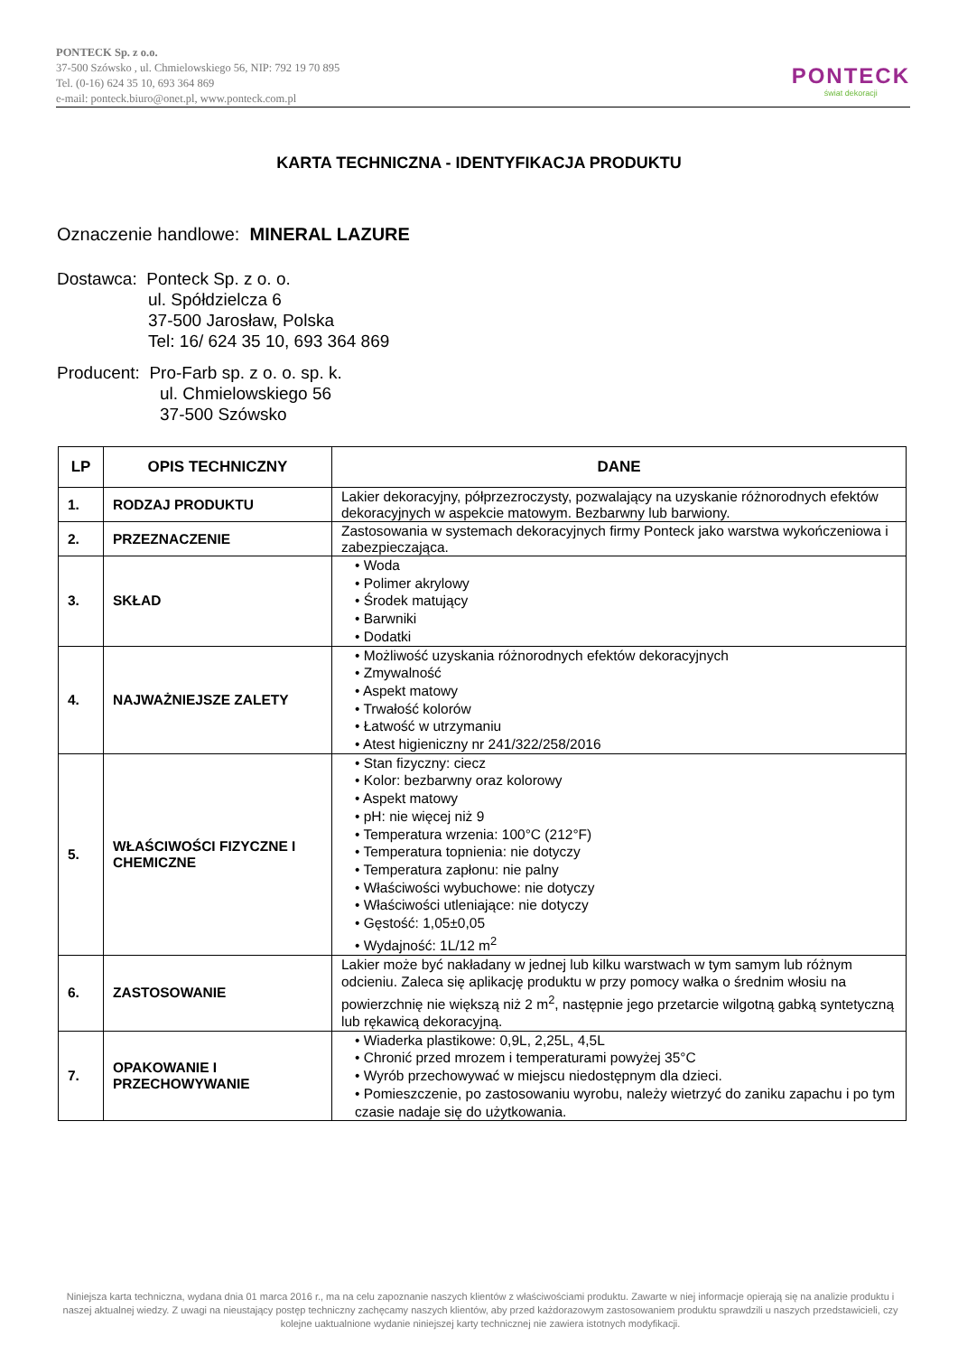PONTECK Sp. z o.o.
37-500 Szówsko , ul. Chmielowskiego 56, NIP: 792 19 70 895
Tel. (0-16) 624 35 10, 693 364 869
e-mail: ponteck.biuro@onet.pl, www.ponteck.com.pl
PONTECK
świat dekoracji
KARTA TECHNICZNA - IDENTYFIKACJA PRODUKTU
Oznaczenie handlowe: MINERAL LAZURE
Dostawca: Ponteck Sp. z o. o.
ul. Spółdzielcza 6
37-500 Jarosław, Polska
Tel: 16/ 624 35 10, 693 364 869
Producent: Pro-Farb sp. z o. o. sp. k.
ul. Chmielowskiego 56
37-500 Szówsko
| LP | OPIS TECHNICZNY | DANE |
| --- | --- | --- |
| 1. | RODZAJ PRODUKTU | Lakier dekoracyjny, półprzezroczysty, pozwalający na uzyskanie różnorodnych efektów dekoracyjnych w aspekcie matowym. Bezbarwny lub barwiony. |
| 2. | PRZEZNACZENIE | Zastosowania w systemach dekoracyjnych firmy Ponteck jako warstwa wykończeniowa i zabezpieczająca. |
| 3. | SKŁAD | • Woda • Polimer akrylowy • Środek matujący • Barwniki • Dodatki |
| 4. | NAJWAŻNIEJSZE ZALETY | • Możliwość uzyskania różnorodnych efektów dekoracyjnych • Zmywalność • Aspekt matowy • Trwałość kolorów • Łatwość w utrzymaniu • Atest higieniczny nr 241/322/258/2016 |
| 5. | WŁAŚCIWOŚCI FIZYCZNE I CHEMICZNE | • Stan fizyczny: ciecz • Kolor: bezbarwny oraz kolorowy • Aspekt matowy • pH: nie więcej niż 9 • Temperatura wrzenia: 100°C (212°F) • Temperatura topnienia: nie dotyczy • Temperatura zapłonu: nie palny • Właściwości wybuchowe: nie dotyczy • Właściwości utleniające: nie dotyczy • Gęstość: 1,05±0,05 • Wydajność: 1L/12 m<sup>2</sup> |
| 6. | ZASTOSOWANIE | Lakier może być nakładany w jednej lub kilku warstwach w tym samym lub różnym odcieniu. Zaleca się aplikację produktu w przy pomocy wałka o średnim włosiu na powierzchnię nie większą niż 2 m<sup>2</sup>, następnie jego przetarcie wilgotną gabką syntetyczną lub rękawicą dekoracyjną. |
| 7. | OPAKOWANIE I PRZECHOWYWANIE | • Wiaderka plastikowe: 0,9L, 2,25L, 4,5L • Chronić przed mrozem i temperaturami powyżej 35°C • Wyrób przechowywać w miejscu niedostępnym dla dzieci. • Pomieszczenie, po zastosowaniu wyrobu, należy wietrzyć do zaniku zapachu i po tym czasie nadaje się do użytkowania. |
Niniejsza karta techniczna, wydana dnia 01 marca 2016 r., ma na celu zapoznanie naszych klientów z właściwościami produktu. Zawarte w niej informacje opierają się na analizie produktu i naszej aktualnej wiedzy. Z uwagi na nieustający postęp techniczny zachęcamy naszych klientów, aby przed każdorazowym zastosowaniem produktu sprawdzili u naszych przedstawicieli, czy kolejne uaktualnione wydanie niniejszej karty technicznej nie zawiera istotnych modyfikacji.